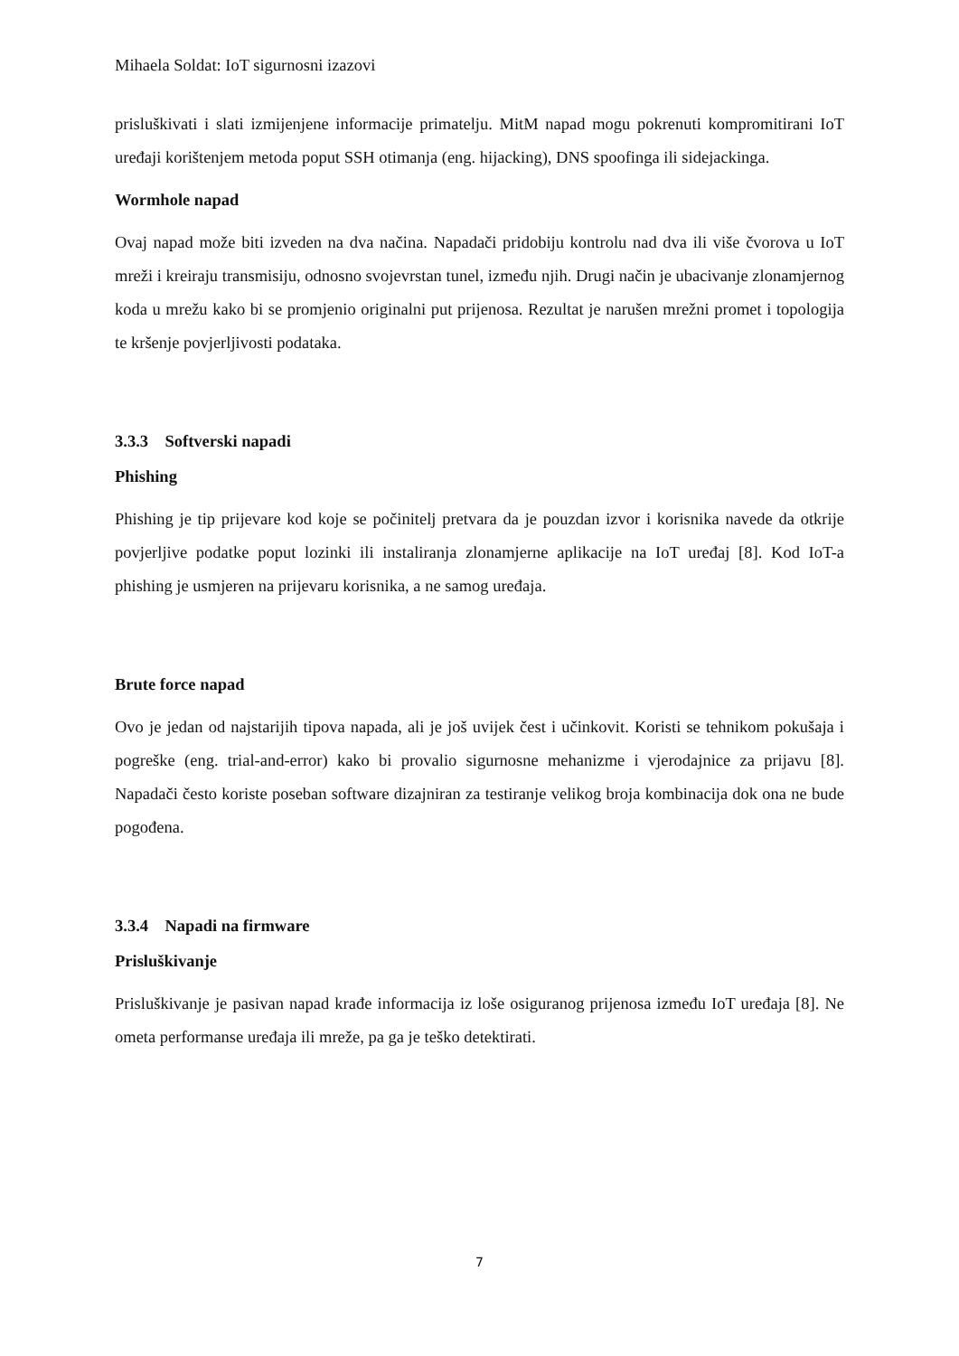Mihaela Soldat: IoT sigurnosni izazovi
prisluškivati i slati izmijenjene informacije primatelju. MitM napad mogu pokrenuti kompromitirani IoT uređaji korištenjem metoda poput SSH otimanja (eng. hijacking), DNS spoofinga ili sidejackinga.
Wormhole napad
Ovaj napad može biti izveden na dva načina. Napadači pridobiju kontrolu nad dva ili više čvorova u IoT mreži i kreiraju transmisiju, odnosno svojevrstan tunel, između njih. Drugi način je ubacivanje zlonamjernog koda u mrežu kako bi se promjenio originalni put prijenosa. Rezultat je narušen mrežni promet i topologija te kršenje povjerljivosti podataka.
3.3.3 Softverski napadi
Phishing
Phishing je tip prijevare kod koje se počinitelj pretvara da je pouzdan izvor i korisnika navede da otkrije povjerljive podatke poput lozinki ili instaliranja zlonamjerne aplikacije na IoT uređaj [8]. Kod IoT-a phishing je usmjeren na prijevaru korisnika, a ne samog uređaja.
Brute force napad
Ovo je jedan od najstarijih tipova napada, ali je još uvijek čest i učinkovit. Koristi se tehnikom pokušaja i pogreške (eng. trial-and-error) kako bi provalio sigurnosne mehanizme i vjerodajnice za prijavu [8]. Napadači često koriste poseban software dizajniran za testiranje velikog broja kombinacija dok ona ne bude pogođena.
3.3.4 Napadi na firmware
Prisluškivanje
Prisluškivanje je pasivan napad krađe informacija iz loše osiguranog prijenosa između IoT uređaja [8]. Ne ometa performanse uređaja ili mreže, pa ga je teško detektirati.
7